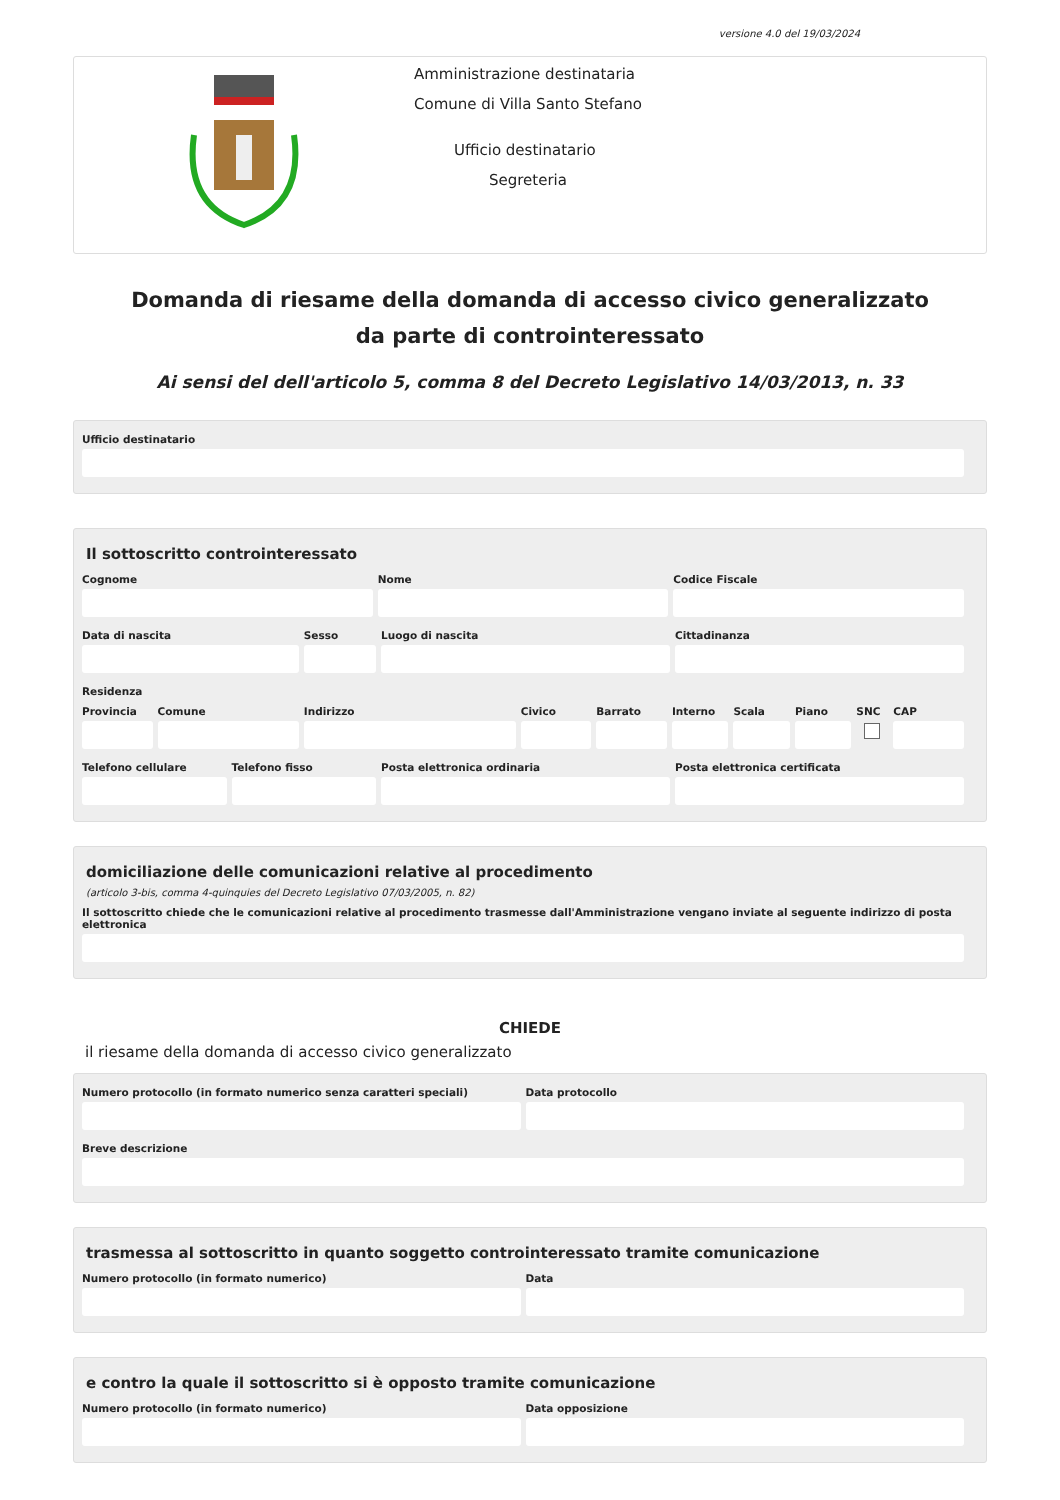versione 4.0 del 19/03/2024
Amministrazione destinataria
Comune di Villa Santo Stefano
Ufficio destinatario
Segreteria
Domanda di riesame della domanda di accesso civico generalizzato da parte di controinteressato
Ai sensi del dell'articolo 5, comma 8 del Decreto Legislativo 14/03/2013, n. 33
Ufficio destinatario
Il sottoscritto controinteressato
Cognome Nome Codice Fiscale
Data di nascita Sesso Luogo di nascita Cittadinanza
Residenza
Provincia Comune Indirizzo Civico Barrato Interno Scala Piano SNC CAP
Telefono cellulare Telefono fisso Posta elettronica ordinaria Posta elettronica certificata
domiciliazione delle comunicazioni relative al procedimento
(articolo 3-bis, comma 4-quinquies del Decreto Legislativo 07/03/2005, n. 82)
Il sottoscritto chiede che le comunicazioni relative al procedimento trasmesse dall'Amministrazione vengano inviate al seguente indirizzo di posta elettronica
CHIEDE
il riesame della domanda di accesso civico generalizzato
Numero protocollo (in formato numerico senza caratteri speciali)
Data protocollo
Breve descrizione
trasmessa al sottoscritto in quanto soggetto controinteressato tramite comunicazione
Numero protocollo (in formato numerico)
Data
e contro la quale il sottoscritto si è opposto tramite comunicazione
Numero protocollo (in formato numerico)
Data opposizione